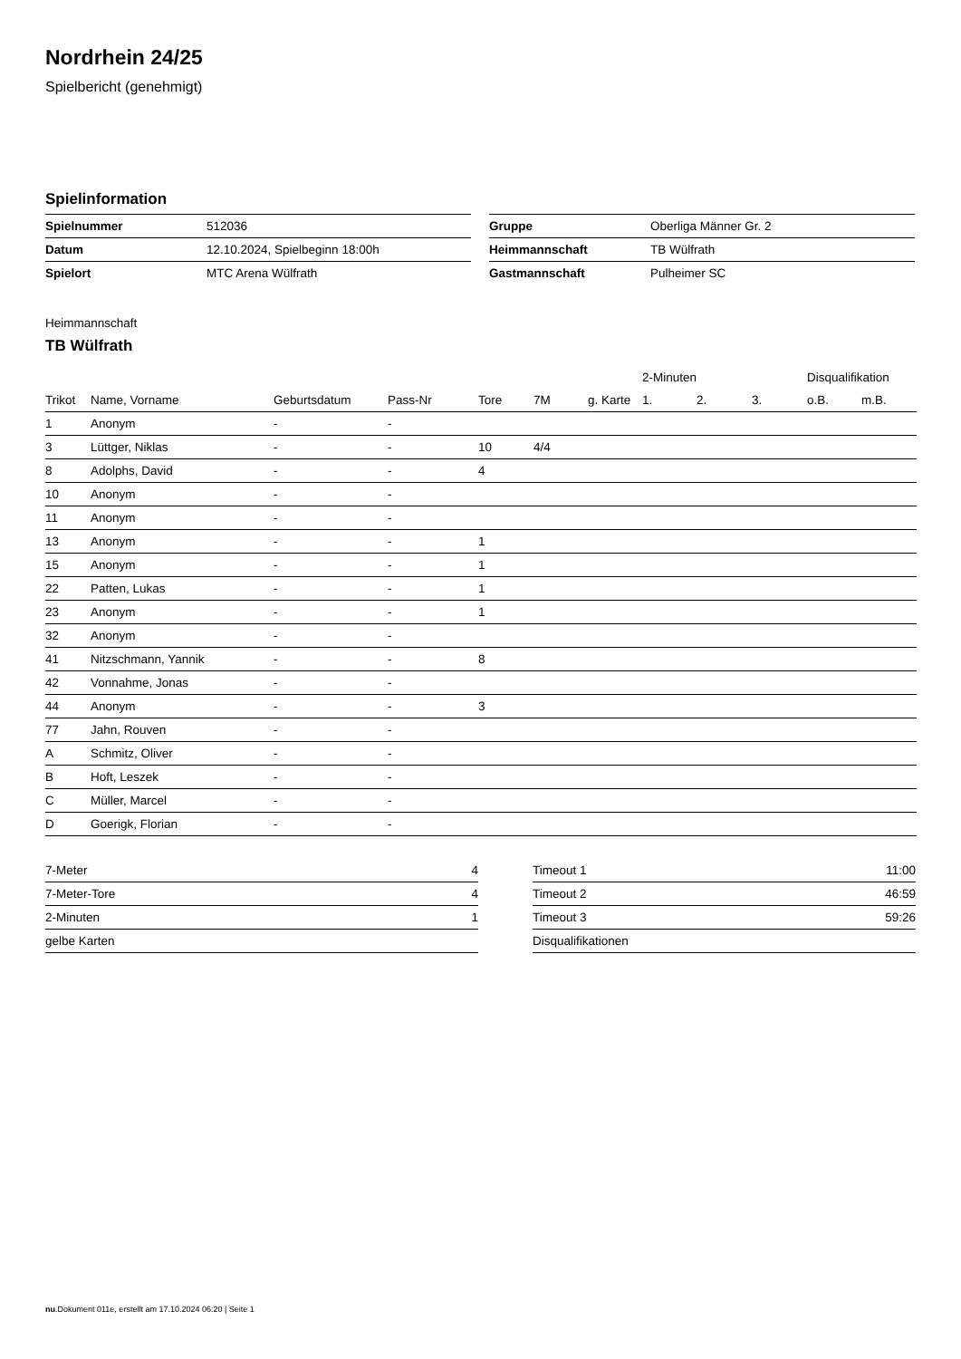Nordrhein 24/25
Spielbericht (genehmigt)
Spielinformation
| Spielnummer | 512036 |
| Datum | 12.10.2024, Spielbeginn 18:00h |
| Spielort | MTC Arena Wülfrath |
| Gruppe | Oberliga Männer Gr. 2 |
| Heimmannschaft | TB Wülfrath |
| Gastmannschaft | Pulheimer SC |
Heimmannschaft
TB Wülfrath
| | | | | | | | 2-Minuten | | | Disqualifikation | |
| --- | --- | --- | --- | --- | --- | --- | --- | --- | --- | --- | --- |
| Trikot | Name, Vorname | Geburtsdatum | Pass-Nr | Tore | 7M | g. Karte | 1. | 2. | 3. | o.B. | m.B. |
| 1 | Anonym | - | - | | | | | | | | |
| 3 | Lüttger, Niklas | - | - | 10 | 4/4 | | | | | | |
| 8 | Adolphs, David | - | - | 4 | | | | | | | |
| 10 | Anonym | - | - | | | | | | | | |
| 11 | Anonym | - | - | | | | | | | | |
| 13 | Anonym | - | - | 1 | | | | | | | |
| 15 | Anonym | - | - | 1 | | | | | | | |
| 22 | Patten, Lukas | - | - | 1 | | | | | | | |
| 23 | Anonym | - | - | 1 | | | | | | | |
| 32 | Anonym | - | - | | | | | | | | |
| 41 | Nitzschmann, Yannik | - | - | 8 | | | | | | | |
| 42 | Vonnahme, Jonas | - | - | | | | | | | | |
| 44 | Anonym | - | - | 3 | | | | | | | |
| 77 | Jahn, Rouven | - | - | | | | | | | | |
| A | Schmitz, Oliver | - | - | | | | | | | | |
| B | Hoft, Leszek | - | - | | | | | | | | |
| C | Müller, Marcel | - | - | | | | | | | | |
| D | Goerigk, Florian | - | - | | | | | | | | |
| 7-Meter | 4 |
| 7-Meter-Tore | 4 |
| 2-Minuten | 1 |
| gelbe Karten | |
| Timeout 1 | 11:00 |
| Timeout 2 | 46:59 |
| Timeout 3 | 59:26 |
| Disqualifikationen | |
nu.Dokument 011e, erstellt am 17.10.2024 06:20 | Seite 1